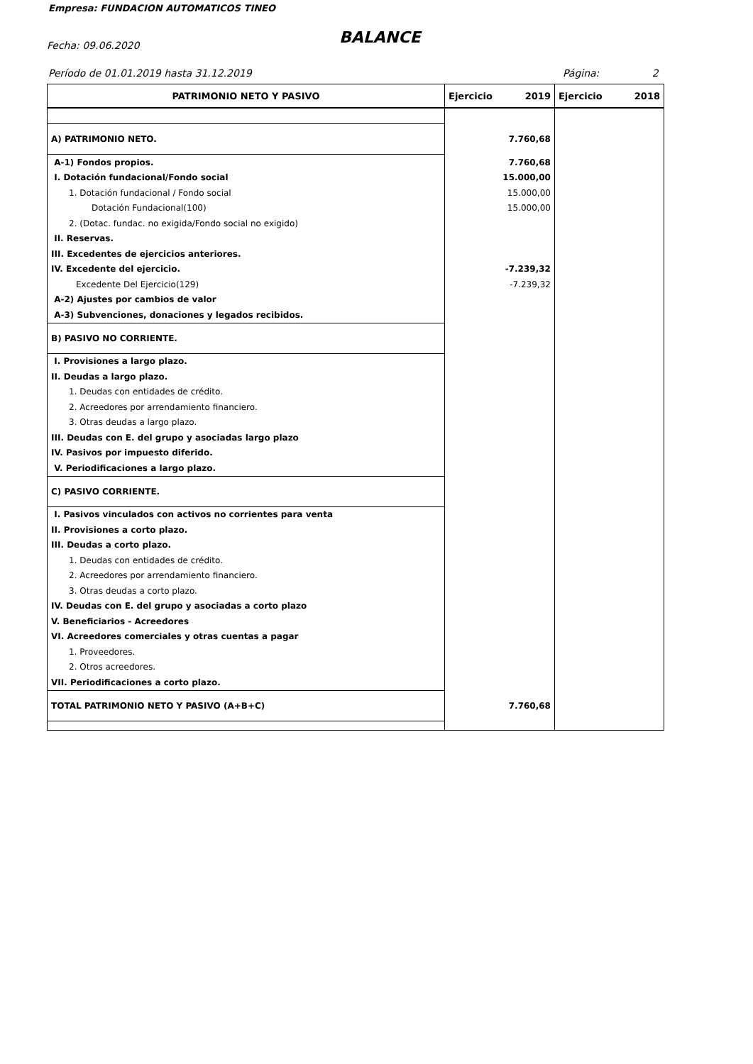Empresa: FUNDACION AUTOMATICOS TINEO
Fecha: 09.06.2020 BALANCE
Período de 01.01.2019 hasta 31.12.2019
Página: 2
| PATRIMONIO NETO Y PASIVO | Ejercicio 2019 | Ejercicio 2018 |
| --- | --- | --- |
| A) PATRIMONIO NETO. | 7.760,68 | |
| A-1) Fondos propios. | 7.760,68 | |
| I. Dotación fundacional/Fondo social | 15.000,00 | |
| 1. Dotación fundacional / Fondo social | 15.000,00 | |
| Dotación Fundacional(100) | 15.000,00 | |
| 2. (Dotac. fundac. no exigida/Fondo social no exigido) | | |
| II. Reservas. | | |
| III. Excedentes de ejercicios anteriores. | | |
| IV. Excedente del ejercicio. | -7.239,32 | |
| Excedente Del Ejercicio(129) | -7.239,32 | |
| A-2) Ajustes por cambios de valor | | |
| A-3) Subvenciones, donaciones y legados recibidos. | | |
| B) PASIVO NO CORRIENTE. | | |
| I. Provisiones a largo plazo. | | |
| II. Deudas a largo plazo. | | |
| 1. Deudas con entidades de crédito. | | |
| 2. Acreedores por arrendamiento financiero. | | |
| 3. Otras deudas a largo plazo. | | |
| III. Deudas con E. del grupo y asociadas largo plazo | | |
| IV. Pasivos por impuesto diferido. | | |
| V. Periodificaciones a largo plazo. | | |
| C) PASIVO CORRIENTE. | | |
| I. Pasivos vinculados con activos no corrientes para venta | | |
| II. Provisiones a corto plazo. | | |
| III. Deudas a corto plazo. | | |
| 1. Deudas con entidades de crédito. | | |
| 2. Acreedores por arrendamiento financiero. | | |
| 3. Otras deudas a corto plazo. | | |
| IV. Deudas con E. del grupo y asociadas a corto plazo | | |
| V. Beneficiarios - Acreedores | | |
| VI. Acreedores comerciales y otras cuentas a pagar | | |
| 1. Proveedores. | | |
| 2. Otros acreedores. | | |
| VII. Periodificaciones a corto plazo. | | |
| TOTAL PATRIMONIO NETO Y PASIVO (A+B+C) | 7.760,68 | |